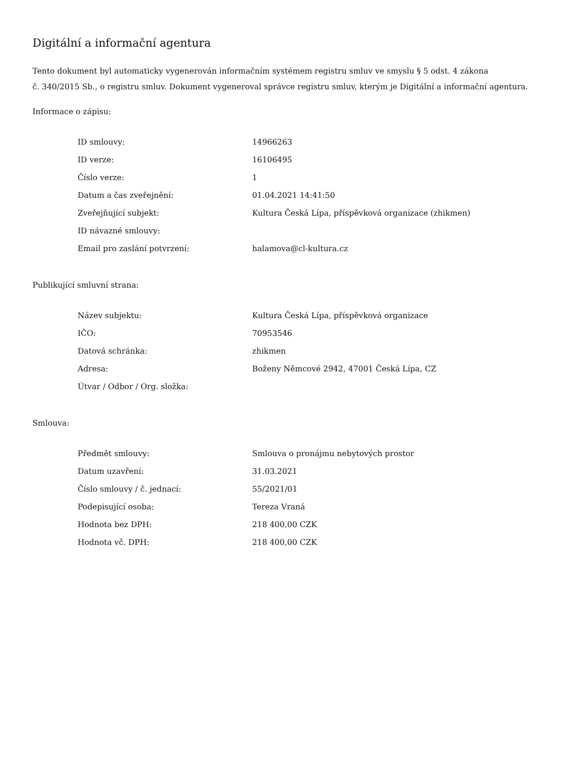Digitální a informační agentura
Tento dokument byl automaticky vygenerován informačním systémem registru smluv ve smyslu § 5 odst. 4 zákona
č. 340/2015 Sb., o registru smluv. Dokument vygeneroval správce registru smluv, kterým je Digitální a informační agentura.
Informace o zápisu:
| ID smlouvy: | 14966263 |
| ID verze: | 16106495 |
| Číslo verze: | 1 |
| Datum a čas zveřejnění: | 01.04.2021 14:41:50 |
| Zveřejňující subjekt: | Kultura Česká Lípa, příspěvková organizace (zhikmen) |
| ID návazné smlouvy: | |
| Email pro zaslání potvrzení: | halamova@cl-kultura.cz |
Publikující smluvní strana:
| Název subjektu: | Kultura Česká Lípa, příspěvková organizace |
| IČO: | 70953546 |
| Datová schránka: | zhikmen |
| Adresa: | Boženy Němcové 2942, 47001 Česká Lípa, CZ |
| Útvar / Odbor / Org. složka: | |
Smlouva:
| Předmět smlouvy: | Smlouva o pronájmu nebytových prostor |
| Datum uzavření: | 31.03.2021 |
| Číslo smlouvy / č. jednací: | 55/2021/01 |
| Podepisující osoba: | Tereza Vraná |
| Hodnota bez DPH: | 218 400,00 CZK |
| Hodnota vč. DPH: | 218 400,00 CZK |